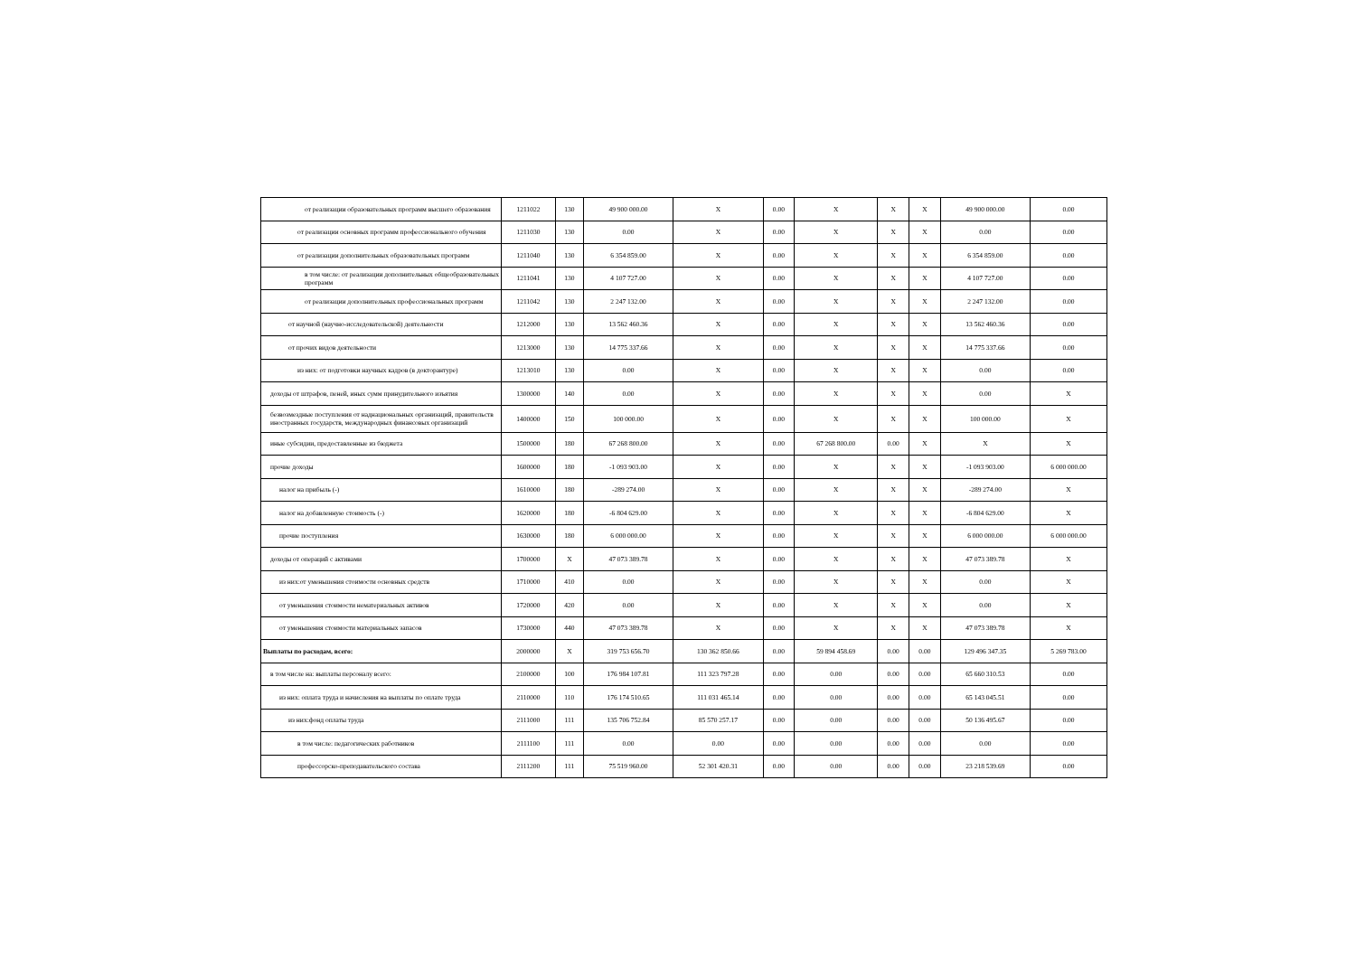| от реализации образовательных программ высшего образования | 1211022 | 130 | 49 900 000.00 | X | 0.00 | X | X | X | 49 900 000.00 | 0.00 |
| от реализации основных программ профессионального обучения | 1211030 | 130 | 0.00 | X | 0.00 | X | X | X | 0.00 | 0.00 |
| от реализации дополнительных образовательных программ | 1211040 | 130 | 6 354 859.00 | X | 0.00 | X | X | X | 6 354 859.00 | 0.00 |
| в том числе: от реализации дополнительных общеобразовательных программ | 1211041 | 130 | 4 107 727.00 | X | 0.00 | X | X | X | 4 107 727.00 | 0.00 |
| от реализации дополнительных профессиональных программ | 1211042 | 130 | 2 247 132.00 | X | 0.00 | X | X | X | 2 247 132.00 | 0.00 |
| от научной (научно-исследовательской) деятельности | 1212000 | 130 | 13 562 460.36 | X | 0.00 | X | X | X | 13 562 460.36 | 0.00 |
| от прочих видов деятельности | 1213000 | 130 | 14 775 337.66 | X | 0.00 | X | X | X | 14 775 337.66 | 0.00 |
| из них: от подготовки научных кадров (в докторантуре) | 1213010 | 130 | 0.00 | X | 0.00 | X | X | X | 0.00 | 0.00 |
| доходы от штрафов, пеней, иных сумм принудительного изъятия | 1300000 | 140 | 0.00 | X | 0.00 | X | X | X | 0.00 | X |
| безвозмездные поступления от наднациональных организаций, правительств иностранных государств, международных финансовых организаций | 1400000 | 150 | 100 000.00 | X | 0.00 | X | X | X | 100 000.00 | X |
| иные субсидии, предоставленные из бюджета | 1500000 | 180 | 67 268 800.00 | X | 0.00 | 67 268 800.00 | 0.00 | X | X | X |
| прочие доходы | 1600000 | 180 | -1 093 903.00 | X | 0.00 | X | X | X | -1 093 903.00 | 6 000 000.00 |
| налог на прибыль (-) | 1610000 | 180 | -289 274.00 | X | 0.00 | X | X | X | -289 274.00 | X |
| налог на добавленную стоимость (-) | 1620000 | 180 | -6 804 629.00 | X | 0.00 | X | X | X | -6 804 629.00 | X |
| прочие поступления | 1630000 | 180 | 6 000 000.00 | X | 0.00 | X | X | X | 6 000 000.00 | 6 000 000.00 |
| доходы от операций с активами | 1700000 | X | 47 073 389.78 | X | 0.00 | X | X | X | 47 073 389.78 | X |
| из них:от уменьшения стоимости основных средств | 1710000 | 410 | 0.00 | X | 0.00 | X | X | X | 0.00 | X |
| от уменьшения стоимости нематериальных активов | 1720000 | 420 | 0.00 | X | 0.00 | X | X | X | 0.00 | X |
| от уменьшения стоимости материальных запасов | 1730000 | 440 | 47 073 389.78 | X | 0.00 | X | X | X | 47 073 389.78 | X |
| Выплаты по расходам, всего: | 2000000 | X | 319 753 656.70 | 130 362 850.66 | 0.00 | 59 894 458.69 | 0.00 | 0.00 | 129 496 347.35 | 5 269 783.00 |
| в том числе на: выплаты персоналу всего: | 2100000 | 100 | 176 984 107.81 | 111 323 797.28 | 0.00 | 0.00 | 0.00 | 0.00 | 65 660 310.53 | 0.00 |
| из них: оплата труда и начисления на выплаты по оплате труда | 2110000 | 110 | 176 174 510.65 | 111 031 465.14 | 0.00 | 0.00 | 0.00 | 0.00 | 65 143 045.51 | 0.00 |
| из них:фонд оплаты труда | 2111000 | 111 | 135 706 752.84 | 85 570 257.17 | 0.00 | 0.00 | 0.00 | 0.00 | 50 136 495.67 | 0.00 |
| в том числе: педагогических работников | 2111100 | 111 | 0.00 | 0.00 | 0.00 | 0.00 | 0.00 | 0.00 | 0.00 | 0.00 |
| профессорско-преподавательского состава | 2111200 | 111 | 75 519 960.00 | 52 301 420.31 | 0.00 | 0.00 | 0.00 | 0.00 | 23 218 539.69 | 0.00 |